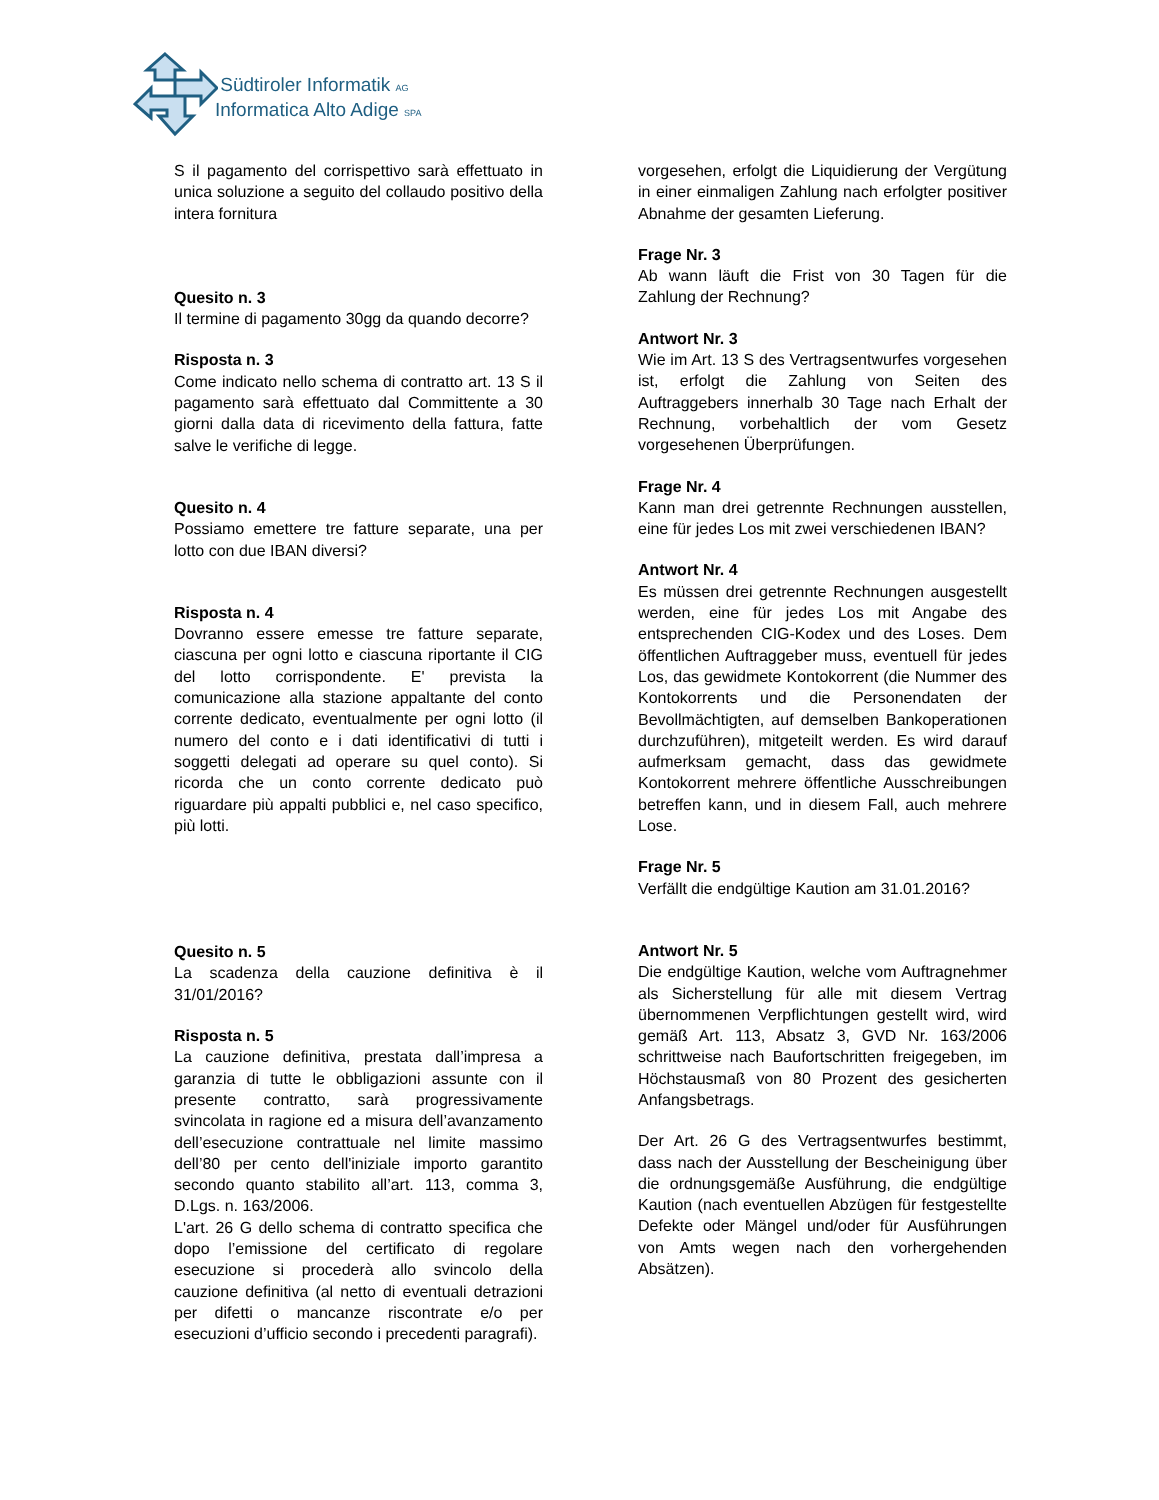Südtiroler Informatik AG
Informatica Alto Adige SPA
S il pagamento del corrispettivo sarà effettuato in unica soluzione a seguito del collaudo positivo della intera fornitura
Quesito n. 3
Il termine di pagamento 30gg da quando decorre?
Risposta n. 3
Come indicato nello schema di contratto art. 13 S il pagamento sarà effettuato dal Committente a 30 giorni dalla data di ricevimento della fattura, fatte salve le verifiche di legge.
Quesito n. 4
Possiamo emettere tre fatture separate, una per lotto con due IBAN diversi?
Risposta n. 4
Dovranno essere emesse tre fatture separate, ciascuna per ogni lotto e ciascuna riportante il CIG del lotto corrispondente. E' prevista la comunicazione alla stazione appaltante del conto corrente dedicato, eventualmente per ogni lotto (il numero del conto e i dati identificativi di tutti i soggetti delegati ad operare su quel conto). Si ricorda che un conto corrente dedicato può riguardare più appalti pubblici e, nel caso specifico, più lotti.
Quesito n. 5
La scadenza della cauzione definitiva è il 31/01/2016?
Risposta n. 5
La cauzione definitiva, prestata dall’impresa a garanzia di tutte le obbligazioni assunte con il presente contratto, sarà progressivamente svincolata in ragione ed a misura dell’avanzamento dell’esecuzione contrattuale nel limite massimo dell’80 per cento dell'iniziale importo garantito secondo quanto stabilito all’art. 113, comma 3, D.Lgs. n. 163/2006.
L'art. 26 G dello schema di contratto specifica che dopo l’emissione del certificato di regolare esecuzione si procederà allo svincolo della cauzione definitiva (al netto di eventuali detrazioni per difetti o mancanze riscontrate e/o per esecuzioni d’ufficio secondo i precedenti paragrafi).
vorgesehen, erfolgt die Liquidierung der Vergütung in einer einmaligen Zahlung nach erfolgter positiver Abnahme der gesamten Lieferung.
Frage Nr. 3
Ab wann läuft die Frist von 30 Tagen für die Zahlung der Rechnung?
Antwort Nr. 3
Wie im Art. 13 S des Vertragsentwurfes vorgesehen ist, erfolgt die Zahlung von Seiten des Auftraggebers innerhalb 30 Tage nach Erhalt der Rechnung, vorbehaltlich der vom Gesetz vorgesehenen Überprüfungen.
Frage Nr. 4
Kann man drei getrennte Rechnungen ausstellen, eine für jedes Los mit zwei verschiedenen IBAN?
Antwort Nr. 4
Es müssen drei getrennte Rechnungen ausgestellt werden, eine für jedes Los mit Angabe des entsprechenden CIG-Kodex und des Loses. Dem öffentlichen Auftraggeber muss, eventuell für jedes Los, das gewidmete Kontokorrent (die Nummer des Kontokorrents und die Personendaten der Bevollmächtigten, auf demselben Bankoperationen durchzuführen), mitgeteilt werden. Es wird darauf aufmerksam gemacht, dass das gewidmete Kontokorrent mehrere öffentliche Ausschreibungen betreffen kann, und in diesem Fall, auch mehrere Lose.
Frage Nr. 5
Verfällt die endgültige Kaution am 31.01.2016?
Antwort Nr. 5
Die endgültige Kaution, welche vom Auftragnehmer als Sicherstellung für alle mit diesem Vertrag übernommenen Verpflichtungen gestellt wird, wird gemäß Art. 113, Absatz 3, GVD Nr. 163/2006 schrittweise nach Baufortschritten freigegeben, im Höchstausmaß von 80 Prozent des gesicherten Anfangsbetrags.
Der Art. 26 G des Vertragsentwurfes bestimmt, dass nach der Ausstellung der Bescheinigung über die ordnungsgemäße Ausführung, die endgültige Kaution (nach eventuellen Abzügen für festgestellte Defekte oder Mängel und/oder für Ausführungen von Amts wegen nach den vorhergehenden Absätzen).